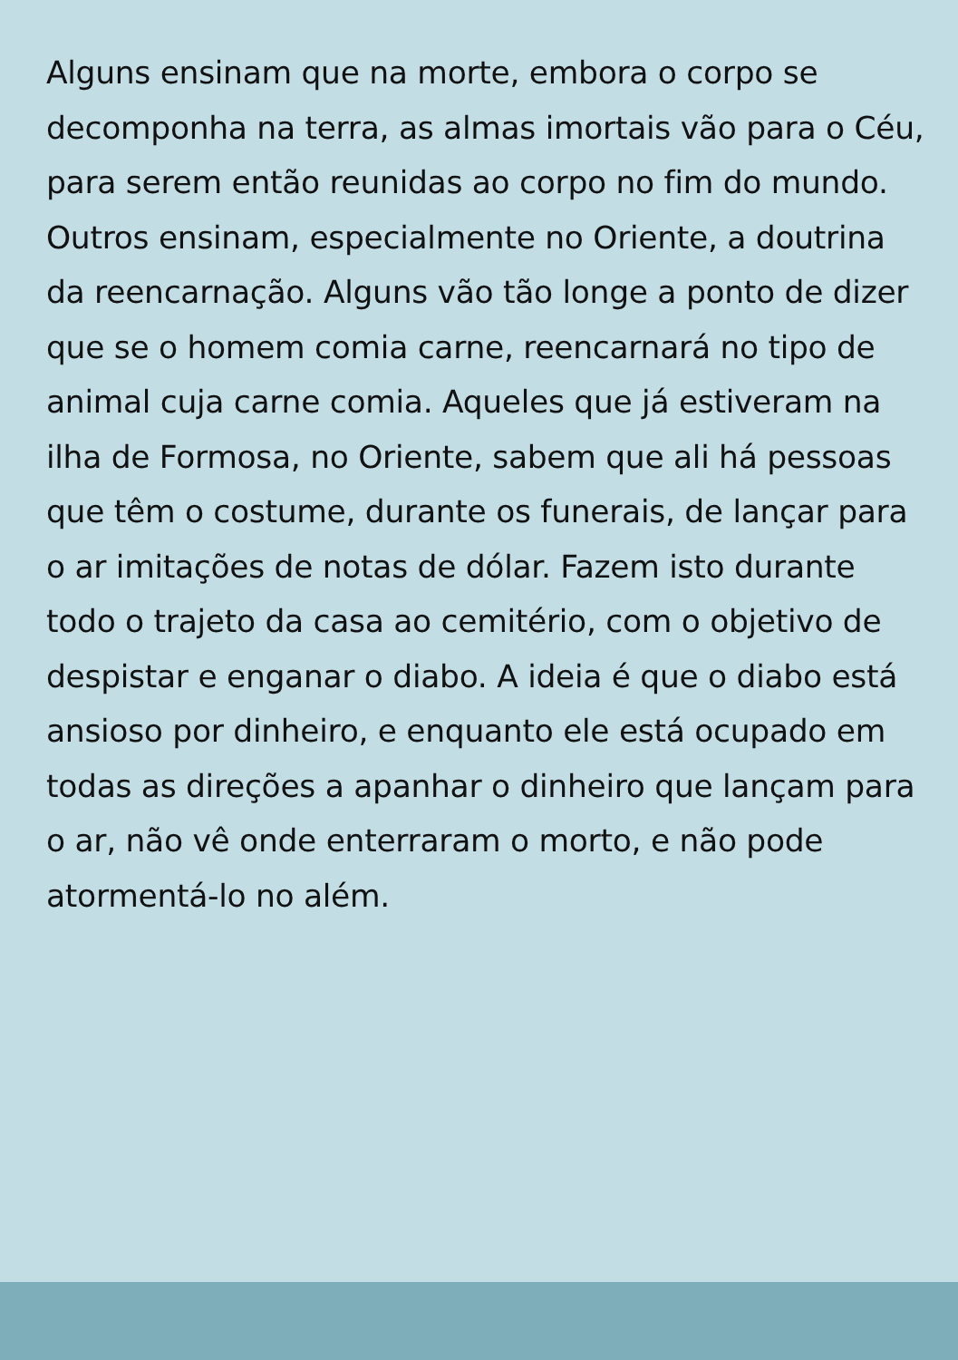Alguns ensinam que na morte, embora o corpo se decomponha na terra, as almas imortais vão para o Céu, para serem então reunidas ao corpo no fim do mundo. Outros ensinam, especialmente no Oriente, a doutrina da reencarnação. Alguns vão tão longe a ponto de dizer que se o homem comia carne, reencarnará no tipo de animal cuja carne comia. Aqueles que já estiveram na ilha de Formosa, no Oriente, sabem que ali há pessoas que têm o costume, durante os funerais, de lançar para o ar imitações de notas de dólar. Fazem isto durante todo o trajeto da casa ao cemitério, com o objetivo de despistar e enganar o diabo. A ideia é que o diabo está ansioso por dinheiro, e enquanto ele está ocupado em todas as direções a apanhar o dinheiro que lançam para o ar, não vê onde enterraram o morto, e não pode atormentá-lo no além.